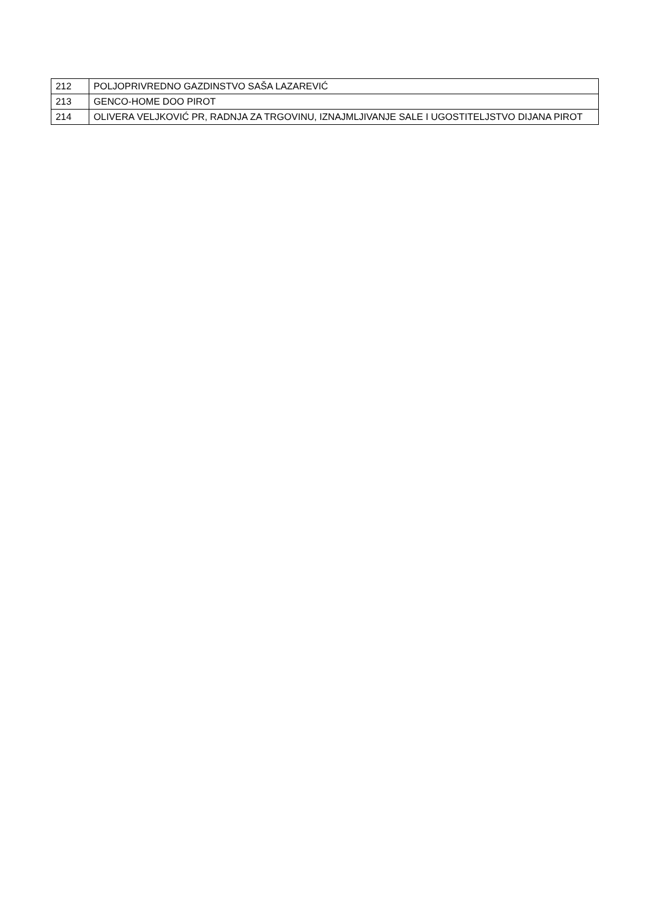| 212 | POLJOPRIVREDNO GAZDINSTVO SAŠA LAZAREVIĆ |
| 213 | GENCO-HOME DOO PIROT |
| 214 | OLIVERA VELJKOVIĆ PR, RADNJA ZA TRGOVINU, IZNAJMLJIVANJE SALE I UGOSTITELJSTVO DIJANA PIROT |